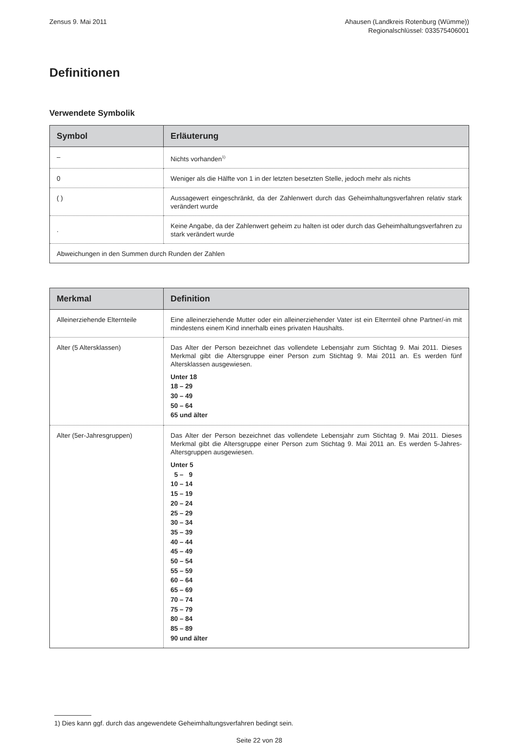Zensus 9. Mai 2011 Ahausen (Landkreis Rotenburg (Wümme))
Regionalschlüssel: 033575406001
Definitionen
Verwendete Symbolik
| Symbol | Erläuterung |
| --- | --- |
| – | Nichts vorhanden<sup>1)</sup> |
| 0 | Weniger als die Hälfte von 1 in der letzten besetzten Stelle, jedoch mehr als nichts |
| ( ) | Aussagewert eingeschränkt, da der Zahlenwert durch das Geheimhaltungsverfahren relativ stark verändert wurde |
| . | Keine Angabe, da der Zahlenwert geheim zu halten ist oder durch das Geheimhaltungsverfahren zu stark verändert wurde |
| Abweichungen in den Summen durch Runden der Zahlen | |
| Merkmal | Definition |
| --- | --- |
| Alleinerziehende Elternteile | Eine alleinerziehende Mutter oder ein alleinerziehender Vater ist ein Elternteil ohne Partner/-in mit mindestens einem Kind innerhalb eines privaten Haushalts. |
| Alter (5 Altersklassen) | Das Alter der Person bezeichnet das vollendete Lebensjahr zum Stichtag 9. Mai 2011. Dieses Merkmal gibt die Altersgruppe einer Person zum Stichtag 9. Mai 2011 an. Es werden fünf Altersklassen ausgewiesen. Unter 18 18 – 29 30 – 49 50 – 64 65 und älter |
| Alter (5er-Jahresgruppen) | Das Alter der Person bezeichnet das vollendete Lebensjahr zum Stichtag 9. Mai 2011. Dieses Merkmal gibt die Altersgruppe einer Person zum Stichtag 9. Mai 2011 an. Es werden 5-Jahres-Altersgruppen ausgewiesen. Unter 5 5 – 9 10 – 14 15 – 19 20 – 24 25 – 29 30 – 34 35 – 39 40 – 44 45 – 49 50 – 54 55 – 59 60 – 64 65 – 69 70 – 74 75 – 79 80 – 84 85 – 89 90 und älter |
1) Dies kann ggf. durch das angewendete Geheimhaltungsverfahren bedingt sein.
Seite 22 von 28